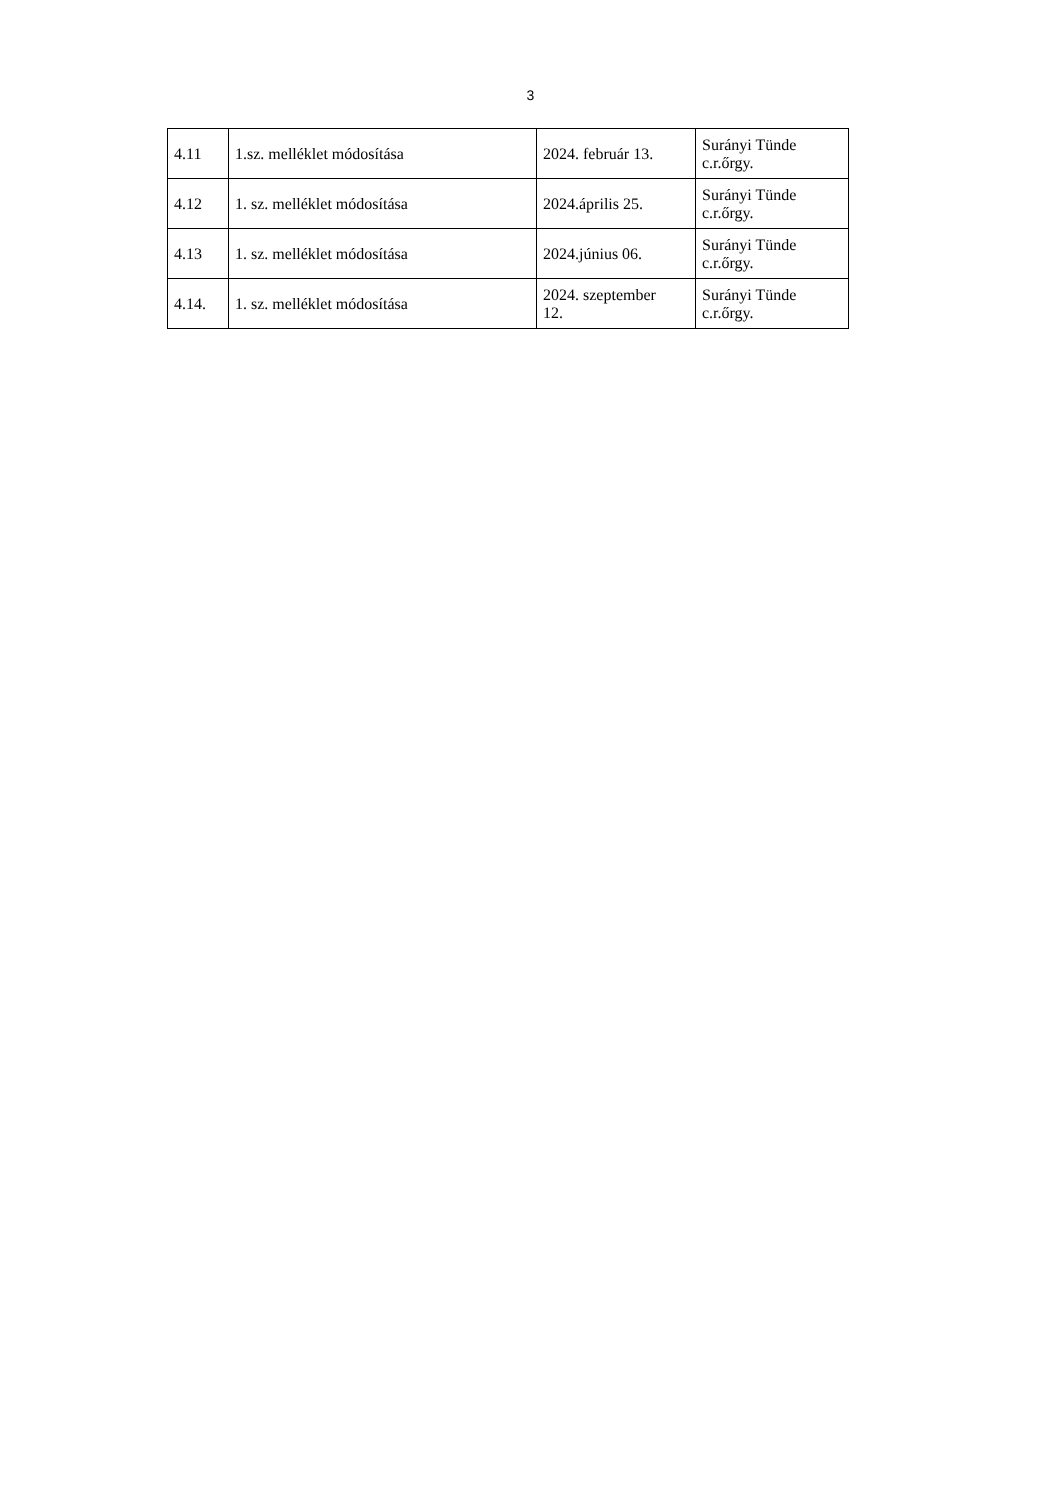3
| 4.11 | 1.sz. melléklet módosítása | 2024. február 13. | Surányi Tünde c.r.őrgy. |
| 4.12 | 1. sz. melléklet módosítása | 2024.április 25. | Surányi Tünde c.r.őrgy. |
| 4.13 | 1. sz. melléklet módosítása | 2024.június 06. | Surányi Tünde c.r.őrgy. |
| 4.14. | 1. sz. melléklet módosítása | 2024. szeptember 12. | Surányi Tünde c.r.őrgy. |